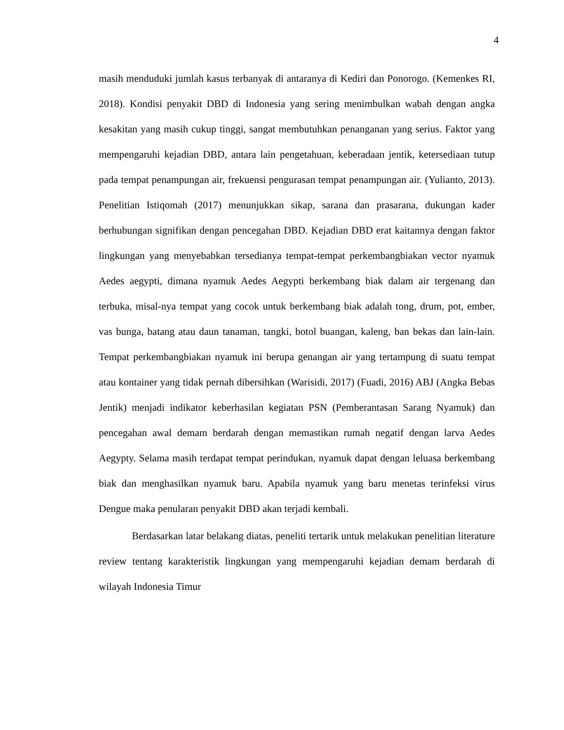4
masih menduduki jumlah kasus terbanyak di antaranya di Kediri dan Ponorogo. (Kemenkes RI, 2018). Kondisi penyakit DBD di Indonesia yang sering menimbulkan wabah dengan angka kesakitan yang masih cukup tinggi, sangat membutuhkan penanganan yang serius. Faktor yang mempengaruhi kejadian DBD, antara lain pengetahuan, keberadaan jentik, ketersediaan tutup pada tempat penampungan air, frekuensi pengurasan tempat penampungan air. (Yulianto, 2013). Penelitian Istiqomah (2017) menunjukkan sikap, sarana dan prasarana, dukungan kader berhubungan signifikan dengan pencegahan DBD. Kejadian DBD erat kaitannya dengan faktor lingkungan yang menyebabkan tersedianya tempat-tempat perkembangbiakan vector nyamuk Aedes aegypti, dimana nyamuk Aedes Aegypti berkembang biak dalam air tergenang dan terbuka, misal-nya tempat yang cocok untuk berkembang biak adalah tong, drum, pot, ember, vas bunga, batang atau daun tanaman, tangki, botol buangan, kaleng, ban bekas dan lain-lain. Tempat perkembangbiakan nyamuk ini berupa genangan air yang tertampung di suatu tempat atau kontainer yang tidak pernah dibersihkan (Warisidi, 2017) (Fuadi, 2016) ABJ (Angka Bebas Jentik) menjadi indikator keberhasilan kegiatan PSN (Pemberantasan Sarang Nyamuk) dan pencegahan awal demam berdarah dengan memastikan rumah negatif dengan larva Aedes Aegypty. Selama masih terdapat tempat perindukan, nyamuk dapat dengan leluasa berkembang biak dan menghasilkan nyamuk baru. Apabila nyamuk yang baru menetas terinfeksi virus Dengue maka penularan penyakit DBD akan terjadi kembali.
Berdasarkan latar belakang diatas, peneliti tertarik untuk melakukan penelitian literature review tentang karakteristik lingkungan yang mempengaruhi kejadian demam berdarah di wilayah Indonesia Timur